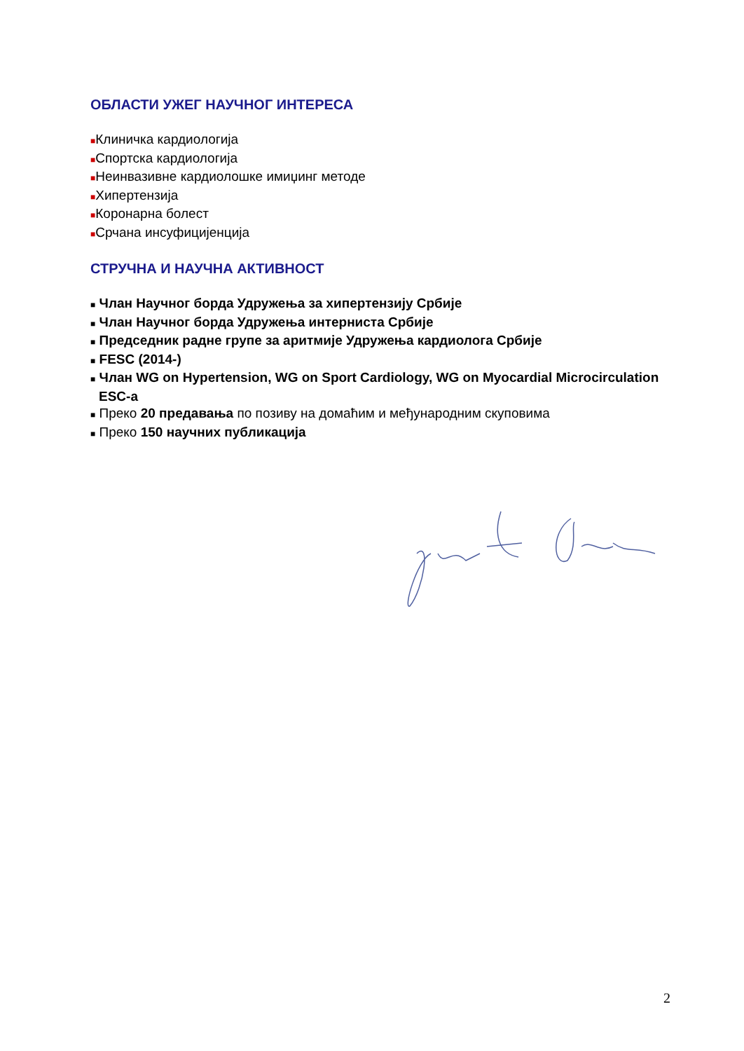ОБЛАСТИ УЖЕГ НАУЧНОГ ИНТЕРЕСА
■Клиничка кардиологија
■Спортска кардиологија
■Неинвазивне кардиолошке имиџинг методе
■Хипертензија
■Коронарна болест
■Срчана инсуфицијенција
СТРУЧНА И НАУЧНА АКТИВНОСТ
■ Члан Научног борда Удружења за хипертензију Србије
■ Члан Научног борда Удружења интерниста Србије
■ Председник радне групе за аритмије Удружења кардиолога Србије
■ FESC (2014-)
■ Члан WG on Hypertension, WG on Sport Cardiology, WG on Myocardial Microcirculation ESC-a
■ Преко 20 предавања по позиву на домаћим и међународним скуповима
■ Преко 150 научних публикација
2